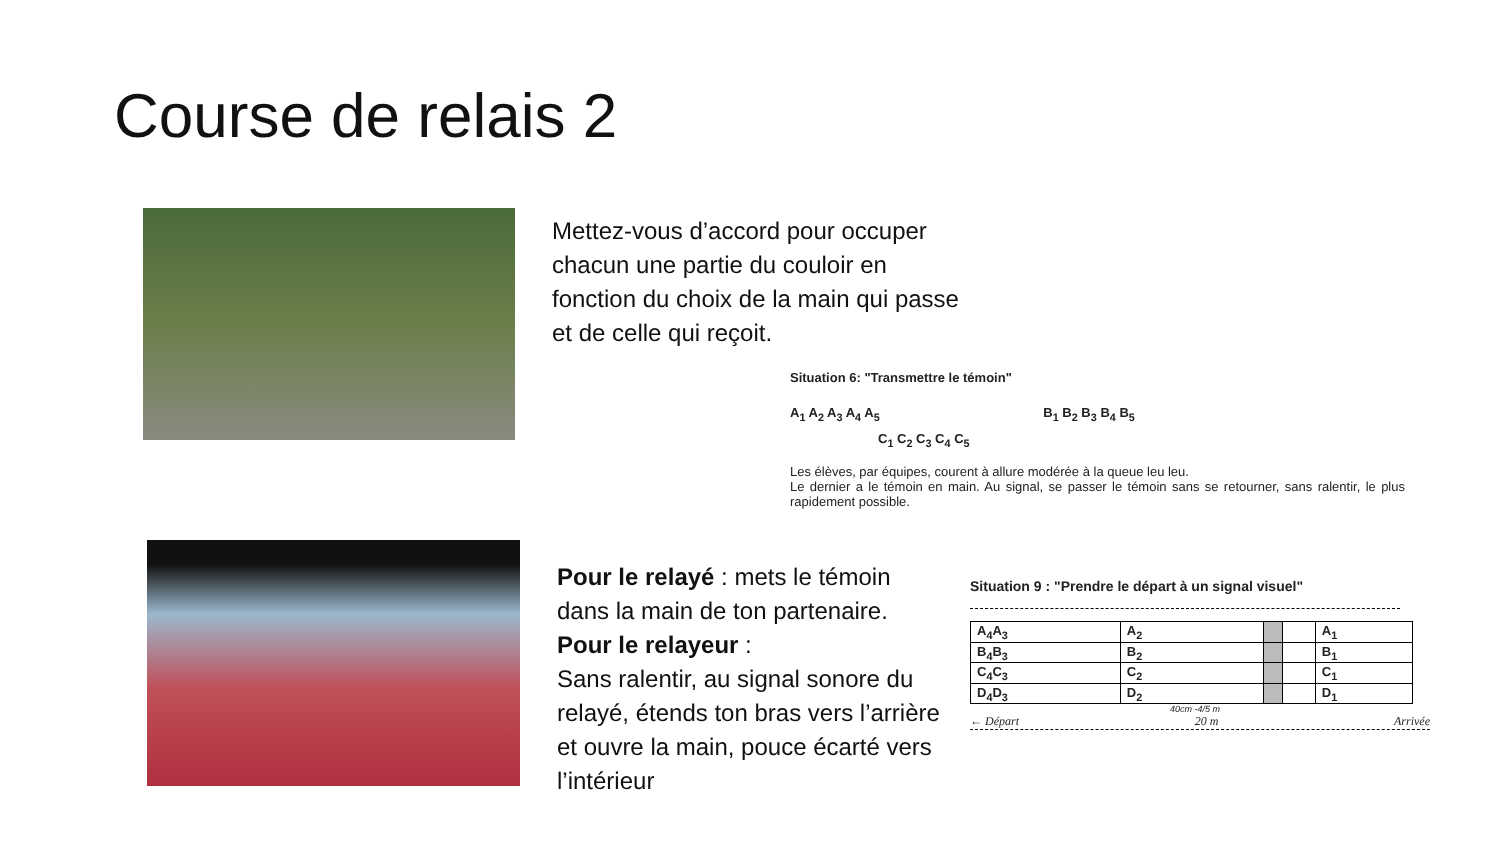Course de relais 2
Mettez-vous d’accord pour occuper chacun une partie du couloir en fonction du choix de la main qui passe et de celle qui reçoit.
Situation 6: "Transmettre le témoin"
A<sub>1</sub> A<sub>2</sub> A<sub>3</sub> A<sub>4</sub> A<sub>5</sub> B<sub>1</sub> B<sub>2</sub> B<sub>3</sub> B<sub>4</sub> B<sub>5</sub>
C<sub>1</sub> C<sub>2</sub> C<sub>3</sub> C<sub>4</sub> C<sub>5</sub>
Les élèves, par équipes, courent à allure modérée à la queue leu leu.
Le dernier a le témoin en main. Au signal, se passer le témoin sans se retourner, sans ralentir, le plus rapidement possible.
Pour le relayé : mets le témoin dans la main de ton partenaire.
Pour le relayeur :
Sans ralentir, au signal sonore du relayé, étends ton bras vers l’arrière et ouvre la main, pouce écarté vers l’intérieur
Situation 9 : "Prendre le départ à un signal visuel"
| A<sub>4</sub>A<sub>3</sub> | A<sub>2</sub> | | | A<sub>1</sub> |
| B<sub>4</sub>B<sub>3</sub> | B<sub>2</sub> | | | B<sub>1</sub> |
| C<sub>4</sub>C<sub>3</sub> | C<sub>2</sub> | | | C<sub>1</sub> |
| D<sub>4</sub>D<sub>3</sub> | D<sub>2</sub> | | | D<sub>1</sub> |
40cm -4/5 m
← Départ 20 m Arrivée